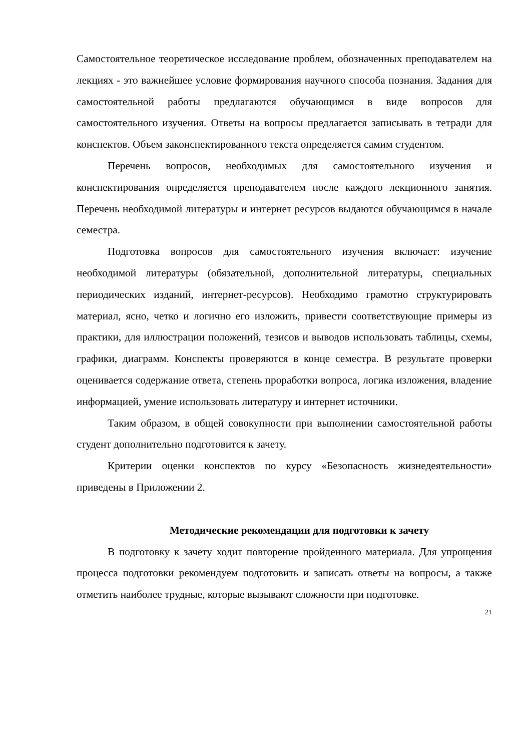Самостоятельное теоретическое исследование проблем, обозначенных преподавателем на лекциях - это важнейшее условие формирования научного способа познания. Задания для самостоятельной работы предлагаются обучающимся в виде вопросов для самостоятельного изучения. Ответы на вопросы предлагается записывать в тетради для конспектов. Объем законспектированного текста определяется самим студентом.
Перечень вопросов, необходимых для самостоятельного изучения и конспектирования определяется преподавателем после каждого лекционного занятия. Перечень необходимой литературы и интернет ресурсов выдаются обучающимся в начале семестра.
Подготовка вопросов для самостоятельного изучения включает: изучение необходимой литературы (обязательной, дополнительной литературы, специальных периодических изданий, интернет-ресурсов). Необходимо грамотно структурировать материал, ясно, четко и логично его изложить, привести соответствующие примеры из практики, для иллюстрации положений, тезисов и выводов использовать таблицы, схемы, графики, диаграмм. Конспекты проверяются в конце семестра. В результате проверки оценивается содержание ответа, степень проработки вопроса, логика изложения, владение информацией, умение использовать литературу и интернет источники.
Таким образом, в общей совокупности при выполнении самостоятельной работы студент дополнительно подготовится к зачету.
Критерии оценки конспектов по курсу «Безопасность жизнедеятельности» приведены в Приложении 2.
Методические рекомендации для подготовки к зачету
В подготовку к зачету ходит повторение пройденного материала. Для упрощения процесса подготовки рекомендуем подготовить и записать ответы на вопросы, а также отметить наиболее трудные, которые вызывают сложности при подготовке.
21